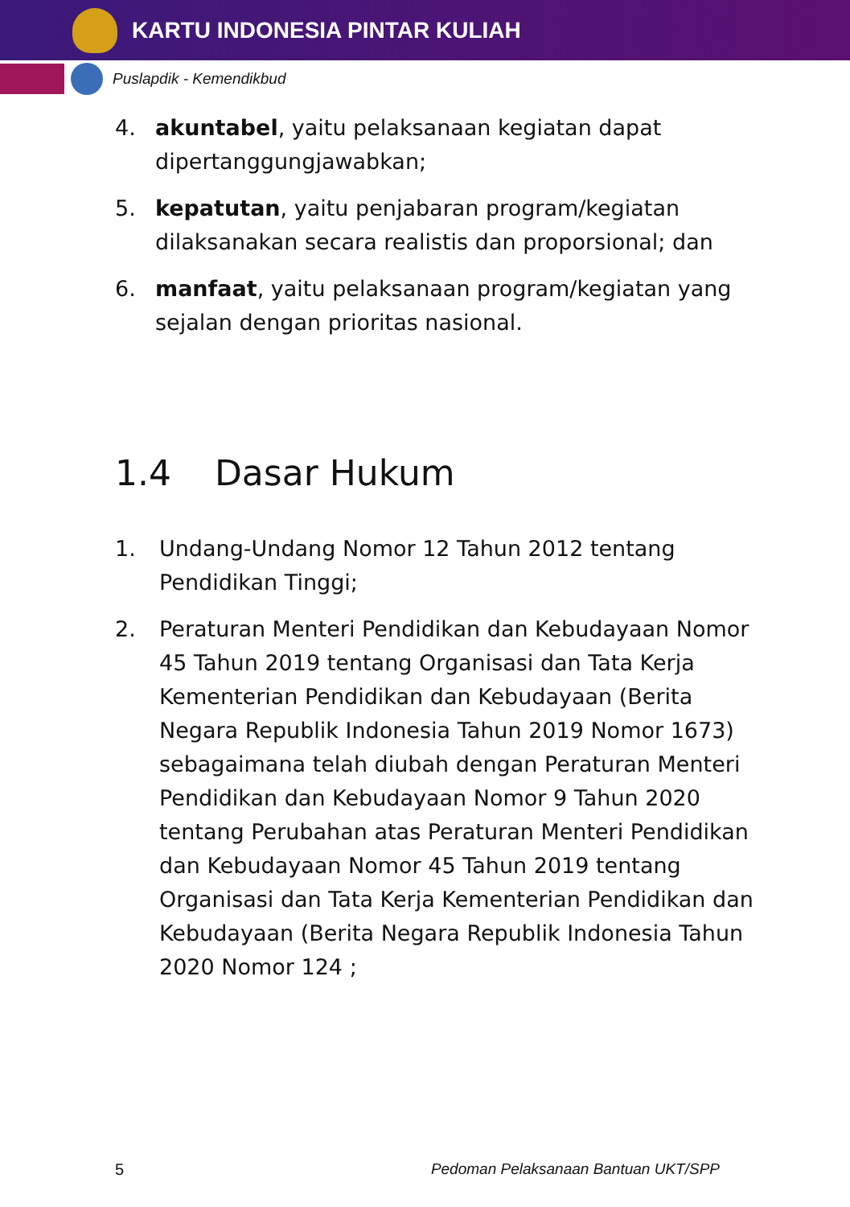KARTU INDONESIA PINTAR KULIAH
Puslapdik - Kemendikbud
4. akuntabel, yaitu pelaksanaan kegiatan dapat dipertanggungjawabkan;
5. kepatutan, yaitu penjabaran program/kegiatan dilaksanakan secara realistis dan proporsional; dan
6. manfaat, yaitu pelaksanaan program/kegiatan yang sejalan dengan prioritas nasional.
1.4 Dasar Hukum
1. Undang-Undang Nomor 12 Tahun 2012 tentang Pendidikan Tinggi;
2. Peraturan Menteri Pendidikan dan Kebudayaan Nomor 45 Tahun 2019 tentang Organisasi dan Tata Kerja Kementerian Pendidikan dan Kebudayaan (Berita Negara Republik Indonesia Tahun 2019 Nomor 1673) sebagaimana telah diubah dengan Peraturan Menteri Pendidikan dan Kebudayaan Nomor 9 Tahun 2020 tentang Perubahan atas Peraturan Menteri Pendidikan dan Kebudayaan Nomor 45 Tahun 2019 tentang Organisasi dan Tata Kerja Kementerian Pendidikan dan Kebudayaan (Berita Negara Republik Indonesia Tahun 2020 Nomor 124 ;
5 Pedoman Pelaksanaan Bantuan UKT/SPP